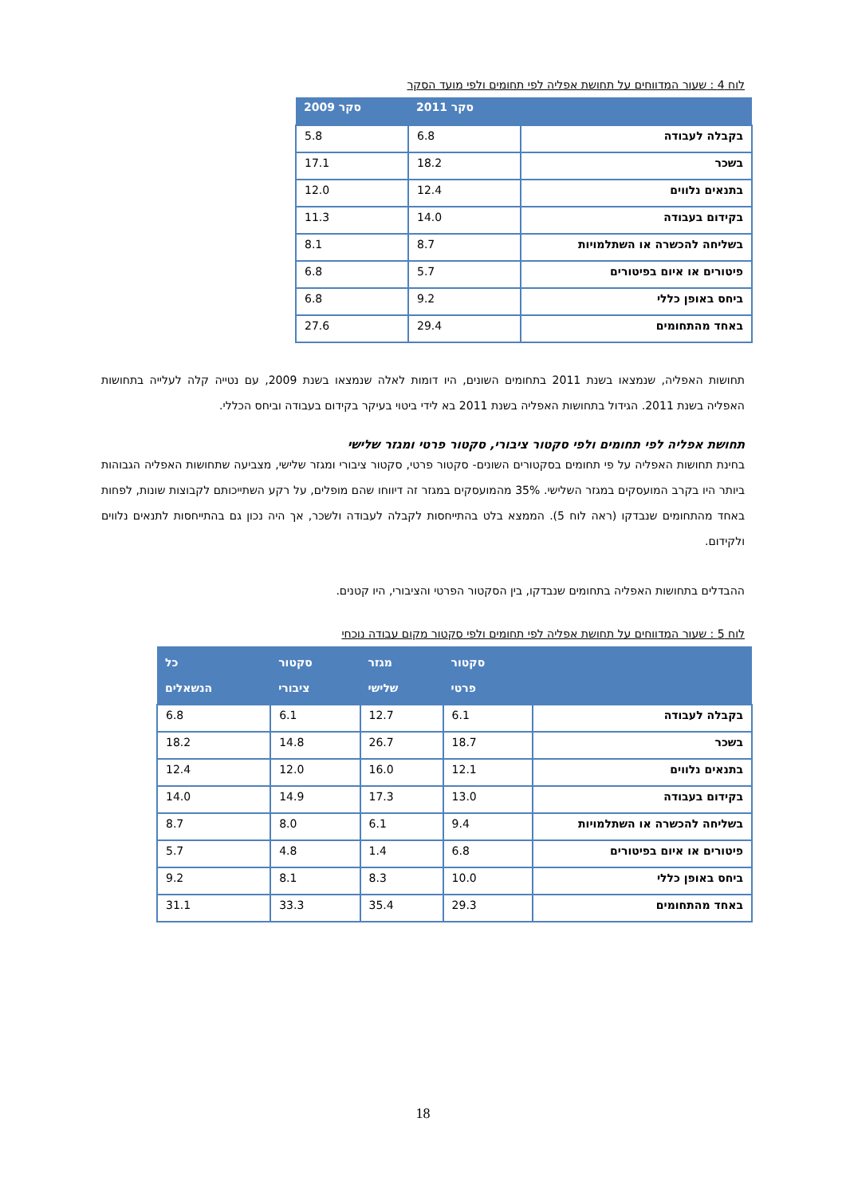לוח 4 : שעור המדווחים על תחושת אפליה לפי תחומים ולפי מועד הסקר
| | סקר 2011 | סקר 2009 |
| --- | --- | --- |
| בקבלה לעבודה | 6.8 | 5.8 |
| בשכר | 18.2 | 17.1 |
| בתנאים נלווים | 12.4 | 12.0 |
| בקידום בעבודה | 14.0 | 11.3 |
| בשליחה להכשרה או השתלמויות | 8.7 | 8.1 |
| פיטורים או איום בפיטורים | 5.7 | 6.8 |
| ביחס באופן כללי | 9.2 | 6.8 |
| באחד מהתחומים | 29.4 | 27.6 |
תחושות האפליה, שנמצאו בשנת 2011 בתחומים השונים, היו דומות לאלה שנמצאו בשנת 2009, עם נטייה קלה לעלייה בתחושות האפליה בשנת 2011. הגידול בתחושות האפליה בשנת 2011 בא לידי ביטוי בעיקר בקידום בעבודה וביחס הכללי.
תחושת אפליה לפי תחומים ולפי סקטור ציבורי, סקטור פרטי ומגזר שלישי
בחינת תחושות האפליה על פי תחומים בסקטורים השונים- סקטור פרטי, סקטור ציבורי ומגזר שלישי, מצביעה שתחושות האפליה הגבוהות ביותר היו בקרב המועסקים במגזר השלישי. 35% מהמועסקים במגזר זה דיווחו שהם מופלים, על רקע השתייכותם לקבוצות שונות, לפחות באחד מהתחומים שנבדקו (ראה לוח 5). הממצא בלט בהתייחסות לקבלה לעבודה ולשכר, אך היה נכון גם בהתייחסות לתנאים נלווים ולקידום.
ההבדלים בתחושות האפליה בתחומים שנבדקו, בין הסקטור הפרטי והציבורי, היו קטנים.
לוח 5 : שעור המדווחים על תחושת אפליה לפי תחומים ולפי סקטור מקום עבודה נוכחי
| | סקטור פרטי | מגזר שלישי | סקטור ציבורי | כל הנשאלים |
| --- | --- | --- | --- | --- |
| בקבלה לעבודה | 6.1 | 12.7 | 6.1 | 6.8 |
| בשכר | 18.7 | 26.7 | 14.8 | 18.2 |
| בתנאים נלווים | 12.1 | 16.0 | 12.0 | 12.4 |
| בקידום בעבודה | 13.0 | 17.3 | 14.9 | 14.0 |
| בשליחה להכשרה או השתלמויות | 9.4 | 6.1 | 8.0 | 8.7 |
| פיטורים או איום בפיטורים | 6.8 | 1.4 | 4.8 | 5.7 |
| ביחס באופן כללי | 10.0 | 8.3 | 8.1 | 9.2 |
| באחד מהתחומים | 29.3 | 35.4 | 33.3 | 31.1 |
18